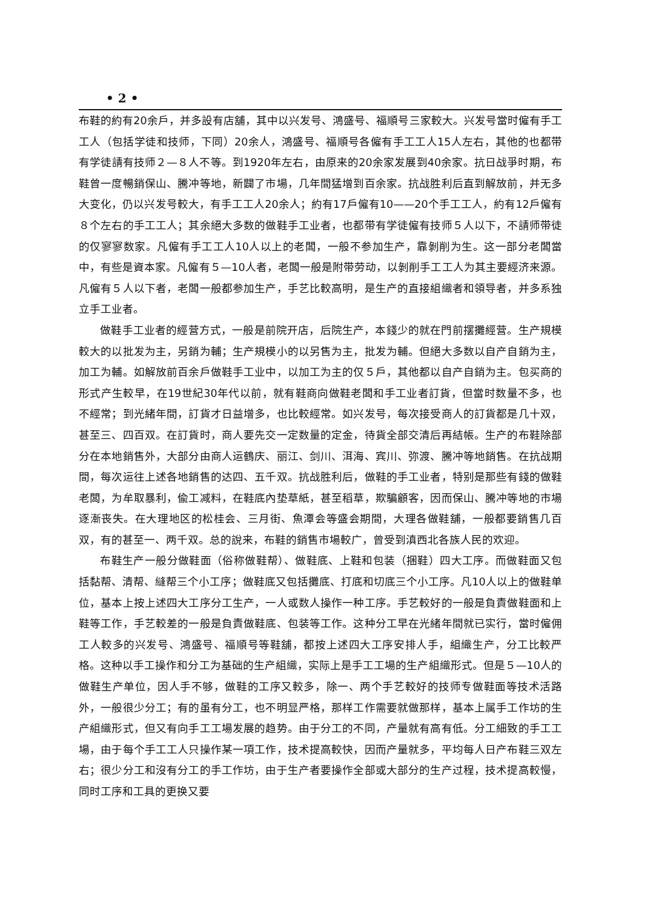• 2 •
布鞋的約有20余戶，并多設有店舖，其中以兴发号、鴻盛号、福順号三家較大。兴发号當时僱有手工工人（包括学徒和技师，下同）20余人，鴻盛号、福順号各僱有手工工人15人左右，其他的也都带有学徒請有技师２—８人不等。到1920年左右，由原来的20余家发展到40余家。抗日战爭时期，布鞋曾一度暢銷保山、騰冲等地，新闢了市場，几年間猛增到百余家。抗战胜利后直到解放前，并无多大变化，仍以兴发号較大，有手工工人20余人；約有17戶僱有10——20个手工工人，約有12戶僱有８个左右的手工工人；其余絕大多数的做鞋手工业者，也都带有学徒僱有技师５人以下，不請师带徒的仅寥寥数家。凡僱有手工工人10人以上的老闆，一般不参加生产，靠剝削为生。这一部分老闆當中，有些是資本家。凡僱有５—10人者，老闆一般是附带劳动，以剝削手工工人为其主要經济来源。凡僱有５人以下者，老闆一般都参加生产，手艺比較高明，是生产的直接組織者和領导者，并多系独立手工业者。
做鞋手工业者的經营方式，一般是前院开店，后院生产，本錢少的就在門前摆攤經营。生产規模較大的以批发为主，另銷为輔；生产規模小的以另售为主，批发为輔。但絕大多数以自产自銷为主，加工为輔。如解放前百余戶做鞋手工业中，以加工为主的仅５戶，其他都以自产自銷为主。包买商的形式产生較早，在19世紀30年代以前，就有鞋商向做鞋老闆和手工业者訂貨，但當时数量不多，也不經常；到光緒年間，訂貨才日益增多，也比較經常。如兴发号，每次接受商人的訂貨都是几十双，甚至三、四百双。在訂貨时，商人要先交一定数量的定金，待貨全部交清后再結帳。生产的布鞋除部分在本地銷售外，大部分由商人运鶴庆、丽江、剑川、洱海、宾川、弥渡、騰冲等地銷售。在抗战期間，每次运往上述各地銷售的达四、五千双。抗战胜利后，做鞋的手工业者，特别是那些有錢的做鞋老闆，为牟取暴利，偸工减料，在鞋底內垫草紙，甚至稻草，欺騙顧客，因而保山、騰冲等地的市場逐漸丧失。在大理地区的松桂会、三月街、魚潭会等盛会期間，大理各做鞋舖，一般都要銷售几百双，有的甚至一、两千双。总的說来，布鞋的銷售市場較广，曾受到滇西北各族人民的欢迎。
布鞋生产一般分做鞋面（俗称做鞋帮）、做鞋底、上鞋和包装（捆鞋）四大工序。而做鞋面又包括黏帮、清帮、縫帮三个小工序；做鞋底又包括攤底、打底和切底三个小工序。凡10人以上的做鞋单位，基本上按上述四大工序分工生产，一人或数人操作一种工序。手艺較好的一般是負責做鞋面和上鞋等工作，手艺較差的一般是負責做鞋底、包装等工作。这种分工早在光緒年間就已实行，當时僱佣工人較多的兴发号、鴻盛号、福順号等鞋舖，都按上述四大工序安排人手，組織生产，分工比較严格。这种以手工操作和分工为基础的生产組織，实际上是手工工場的生产組織形式。但是５—10人的做鞋生产单位，因人手不够，做鞋的工序又較多，除一、两个手艺較好的技师专做鞋面等技术活路外，一般很少分工；有的虽有分工，也不明显严格，那样工作需要就做那样，基本上属手工作坊的生产組織形式，但又有向手工工場发展的趋势。由于分工的不同，产量就有高有低。分工細致的手工工場，由于每个手工工人只操作某一項工作，技术提高較快，因而产量就多，平均每人日产布鞋三双左右；很少分工和沒有分工的手工作坊，由于生产者要操作全部或大部分的生产过程，技术提高較慢，同时工序和工具的更换又要